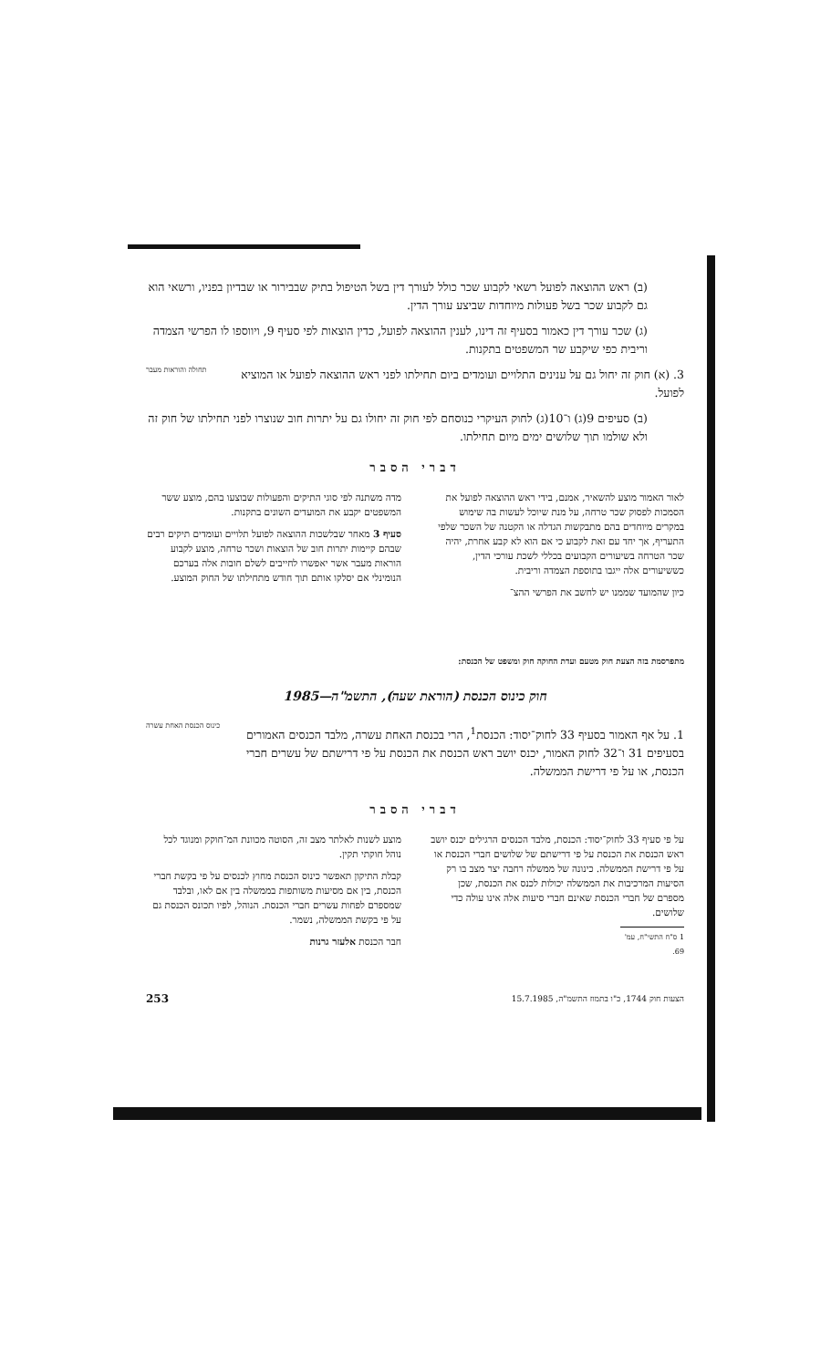(ב) ראש ההוצאה לפועל רשאי לקבוע שכר כולל לעורך דין בשל הטיפול בתיק שבבירור או שבדיון בפניו, ורשאי הוא גם לקבוע שכר בשל פעולות מיוחדות שביצע עורך הדין.
(ג) שכר עורך דין כאמור בסעיף זה דינו, לענין ההוצאה לפועל, כדין הוצאות לפי סעיף 9, ויווספו לו הפרשי הצמדה וריבית כפי שיקבע שר המשפטים בתקנות.
3. (א) חוק זה יחול גם על ענינים התלויים ועומדים ביום תחילתו לפני ראש ההוצאה לפועל או המוציא לפועל.
תחולה והוראות מעבר
(ב) סעיפים 9(ג) ו־10(ג) לחוק העיקרי כנוסחם לפי חוק זה יחולו גם על יתרות חוב שנוצרו לפני תחילתו של חוק זה ולא שולמו תוך שלושים ימים מיום תחילתו.
דברי הסבר
לאור האמור מוצע להשאיר, אמנם, בידי ראש ההוצאה לפועל את הסמכות לפסוק שכר טרחה, על מנת שיוכל לעשות בה שימוש במקרים מיוחדים בהם מתבקשות הגדלה או הקטנה של השכר שלפי התעריף, אך יחד עם זאת לקבוע כי אם הוא לא קבע אחרת, יהיה שכר הטרחה בשיעורים הקבועים בכללי לשכת עורכי הדין, כששיעורים אלה ייגבו בתוספת הצמדה וריבית.
כיון שהמועד שממנו יש לחשב את הפרשי ההצ־
מדה משתנה לפי סוגי התיקים והפעולות שבוצעו בהם, מוצע ששר המשפטים יקבע את המועדים השונים בתקנות.
סעיף 3 מאחר שבלשכות ההוצאה לפועל תלויים ועומדים תיקים רבים שבהם קיימות יתרות חוב של הוצאות ושכר טרחה, מוצע לקבוע הוראות מעבר אשר יאפשרו לחייבים לשלם חובות אלה בערכם הנומינלי אם יסלקו אותם תוך חודש מתחילתו של החוק המוצע.
מתפרסמת בזה הצעת חוק מטעם ועדת החוקה חוק ומשפט של הכנסת:
חוק כינוס הכנסת (הוראת שעה), התשמ"ה—1985
1. על אף האמור בסעיף 33 לחוק־יסוד: הכנסת<sup>1</sup>, הרי בכנסת האחת עשרה, מלבד הכנסים האמורים בסעיפים 31 ו־32 לחוק האמור, יכנס יושב ראש הכנסת את הכנסת על פי דרישתם של עשרים חברי הכנסת, או על פי דרישת הממשלה.
כינוס הכנסת האחת עשרה
דברי הסבר
על פי סעיף 33 לחוק־יסוד: הכנסת, מלבד הכנסים הרגילים יכנס יושב ראש הכנסת את הכנסת על פי דרישתם של שלושים חברי הכנסת או על פי דרישת הממשלה. כינונה של ממשלה רחבה יצר מצב בו רק הסיעות המרכיבות את הממשלה יכולות לכנס את הכנסת, שכן מספרם של חברי הכנסת שאינם חברי סיעות אלה אינו עולה כדי שלושים.
1 ס"ח התשי"ח, עמ' 69.
מוצע לשנות לאלתר מצב זה, הסוטה מכוונת המ־חוקק ומנוגד לכל נוהל חוקתי תקין.
קבלת התיקון תאפשר כינוס הכנסת מחוץ לכנסים על פי בקשת חברי הכנסת, בין אם מסיעות משותפות בממשלה בין אם לאו, ובלבד שמספרם לפחות עשרים חברי הכנסת. הנוהל, לפיו תכונס הכנסת גם על פי בקשת הממשלה, נשמר.
חבר הכנסת אלעזר גרנות
הצעות חוק 1744, כ"ו בתמוז התשמ"ה, 15.7.1985 253